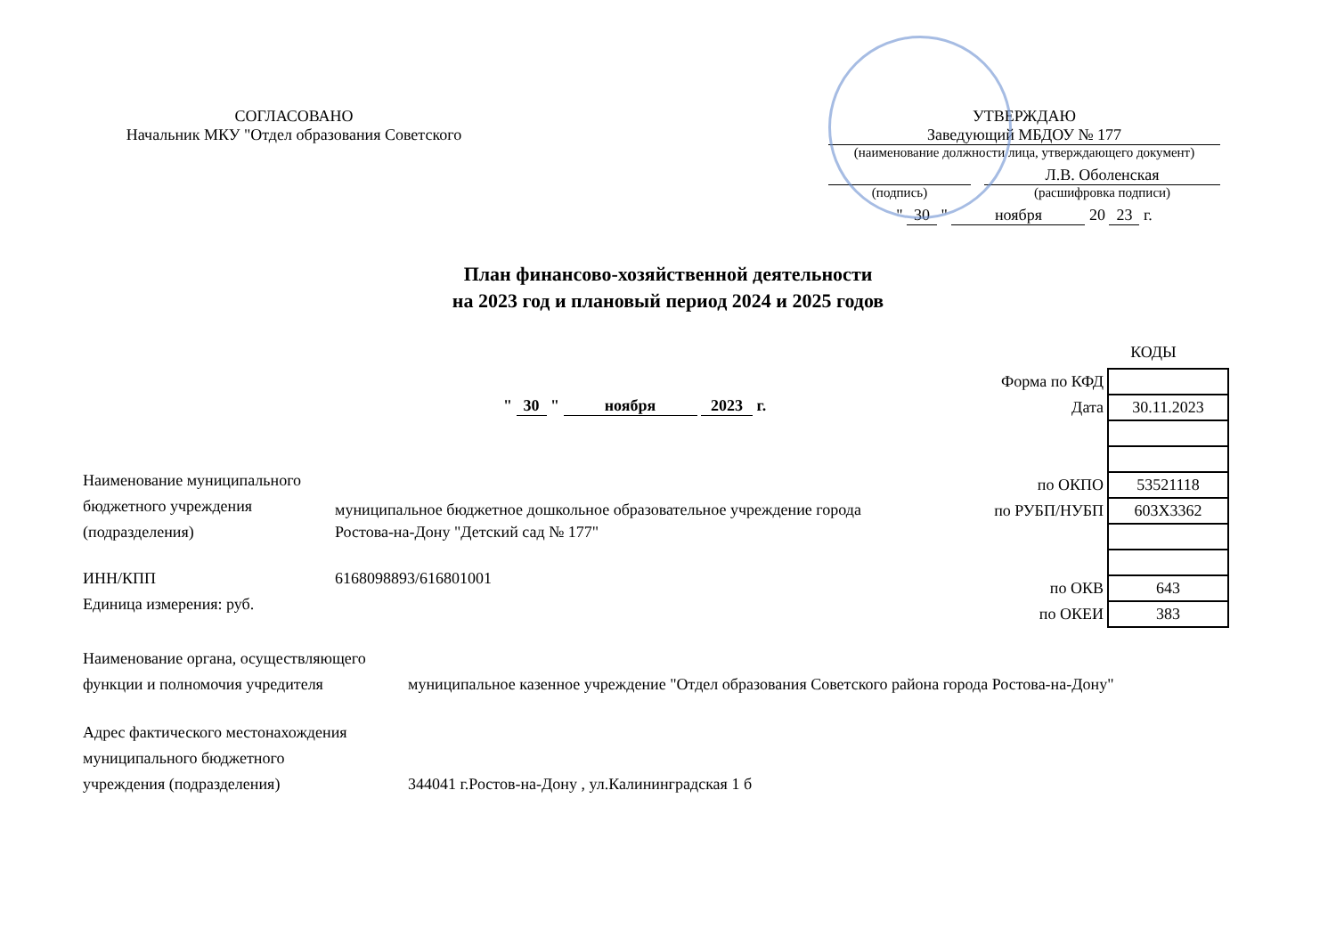СОГЛАСОВАНО
Начальник МКУ "Отдел образования Советского
УТВЕРЖДАЮ
Заведующий МБДОУ № 177
(наименование должности лица, утверждающего документ)
Л.В. Оболенская
(подпись) (расшифровка подписи)
" 30 " ноября 20 23 г.
План финансово-хозяйственной деятельности
на 2023 год и плановый период 2024 и 2025 годов
КОДЫ
" 30 " ноября 2023 г.
| Форма по КФД | |
| Дата | 30.11.2023 |
| по ОКПО | 53521118 |
| по РУБП/НУБП | 603Х3362 |
| по ОКВ | 643 |
| по ОКЕИ | 383 |
Наименование муниципального
бюджетного учреждения
(подразделения)
муниципальное бюджетное дошкольное образовательное учреждение города
Ростова-на-Дону "Детский сад № 177"
ИНН/КПП
Единица измерения: руб.
6168098893/616801001
Наименование органа, осуществляющего
функции и полномочия учредителя
муниципальное казенное учреждение "Отдел образования Советского района города Ростова-на-Дону"
Адрес фактического местонахождения
муниципального бюджетного
учреждения (подразделения)
344041 г.Ростов-на-Дону , ул.Калининградская 1 б